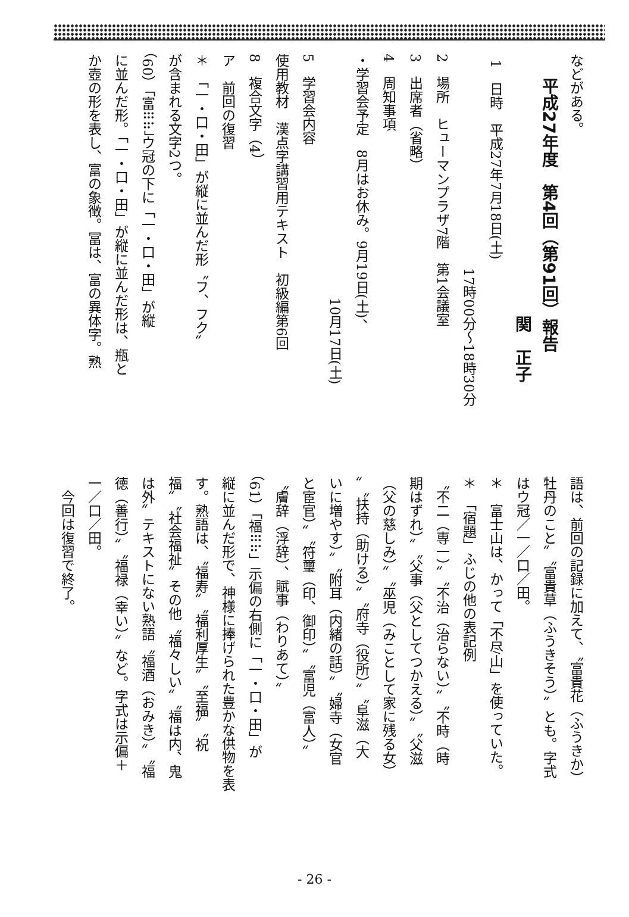などがある。
平成27年度　第4回（第91回）報告
関　正子
1　日時　平成27年7月18日(土)
17時00分～18時30分
2　場所　ヒューマンプラザ7階　第1会議室
3　出席者（省略）
4　周知事項
・学習会予定　8月はお休み。9月19日(土)、
10月17日(土)
5　学習会内容
使用教材　漢点字講習用テキスト　初級編第6回
8　複合文字（4）
ア　前回の復習
＊　「一・口・田」が縦に並んだ形〝フ、フク〟
が含まれる文字2つ。
（60）「富⠿⠷」ウ冠の下に「一・口・田」が縦
に並んだ形。「一・口・田」が縦に並んだ形は、瓶と
か壺の形を表し、富の象徴。冨は、富の異体字。熟
語は、前回の記録に加えて、〝富貴花（ふうきか）
牡丹のこと〟〝富貴草（ふうきそう）〟とも。字式
はウ冠／一／口／田。
＊　富士山は、かって「不尽山」を使っていた。
＊　「宿題」ふじの他の表記例
〝不二（専一）〟〝不治（治らない）〟〝不時（時
期はずれ）〟〝父事（父としてつかえる）〟〝父滋
（父の慈しみ）〟〝巫児（みことして家に残る女）
〟〝扶持（助ける）〟〝府寺（役所）〟〝阜滋（大
いに増やす）〟〝附耳（内緒の話）〟〝婦寺（女官
と宦官）〟〝符璽（印、御印）〟〝富児（富人）〟
〝膚辞（浮辞）、賦事（わりあて）〟
（61）「福⠿⠷」示偏の右側に「一・口・田」が
縦に並んだ形で、神様に捧げられた豊かな供物を表
す。熟語は、〝福寿〟〝福利厚生〟〝至福〟〝祝
福〟〝社会福祉〟その他〝福々しい〟〝福は内、鬼
は外〟テキストにない熟語〝福酒（おみき）〟〝福
徳（善行）〟〝福禄（幸い）〟など。字式は示偏＋
一／口／田。
今回は復習で終了。
- 26 -